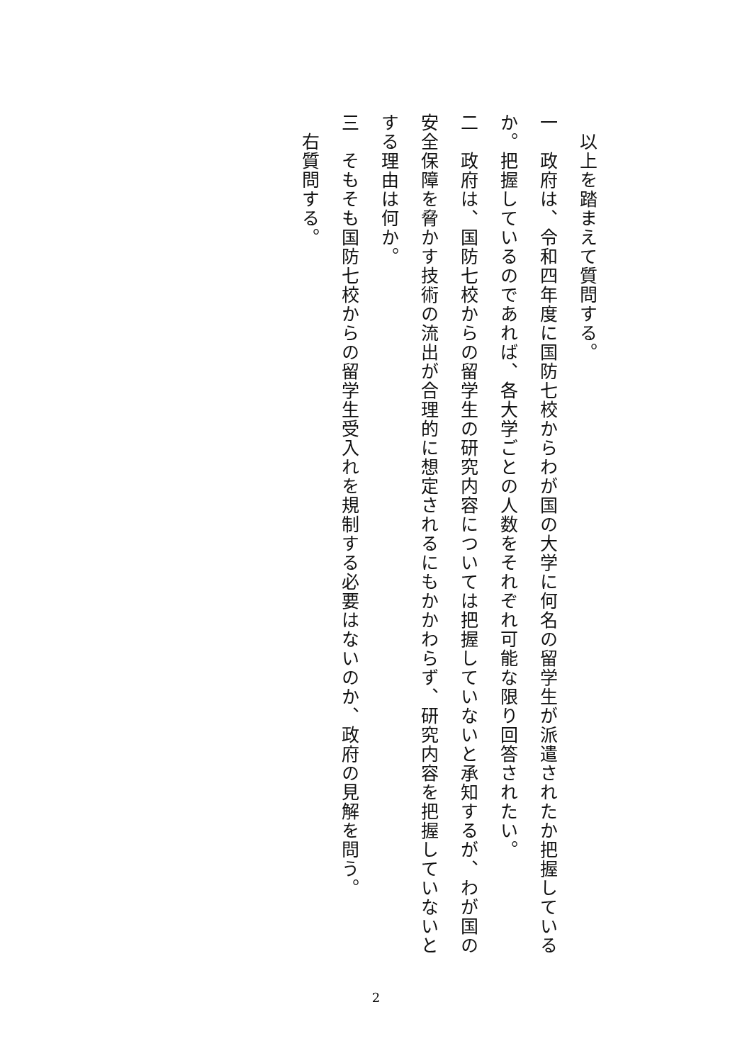以上を踏まえて質問する。
一　政府は、令和四年度に国防七校からわが国の大学に何名の留学生が派遣されたか把握しているか。把握しているのであれば、各大学ごとの人数をそれぞれ可能な限り回答されたい。
二　政府は、国防七校からの留学生の研究内容については把握していないと承知するが、わが国の安全保障を脅かす技術の流出が合理的に想定されるにもかかわらず、研究内容を把握していないとする理由は何か。
三　そもそも国防七校からの留学生受入れを規制する必要はないのか、政府の見解を問う。
　右質問する。
2